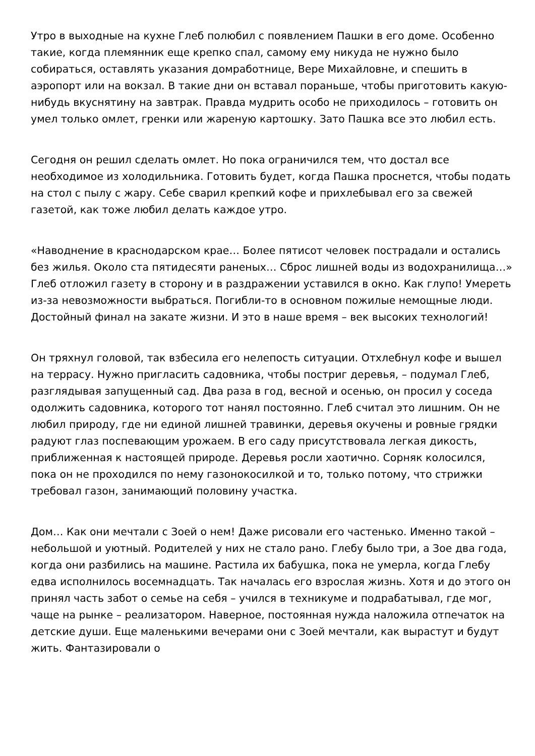Утро в выходные на кухне Глеб полюбил с появлением Пашки в его доме. Особенно такие, когда племянник еще крепко спал, самому ему никуда не нужно было собираться, оставлять указания домработнице, Вере Михайловне, и спешить в аэропорт или на вокзал. В такие дни он вставал пораньше, чтобы приготовить какую-нибудь вкуснятину на завтрак. Правда мудрить особо не приходилось – готовить он умел только омлет, гренки или жареную картошку. Зато Пашка все это любил есть.
Сегодня он решил сделать омлет. Но пока ограничился тем, что достал все необходимое из холодильника. Готовить будет, когда Пашка проснется, чтобы подать на стол с пылу с жару. Себе сварил крепкий кофе и прихлебывал его за свежей газетой, как тоже любил делать каждое утро.
«Наводнение в краснодарском крае… Более пятисот человек пострадали и остались без жилья. Около ста пятидесяти раненых… Сброс лишней воды из водохранилища…» Глеб отложил газету в сторону и в раздражении уставился в окно. Как глупо! Умереть из-за невозможности выбраться. Погибли-то в основном пожилые немощные люди. Достойный финал на закате жизни. И это в наше время – век высоких технологий!
Он тряхнул головой, так взбесила его нелепость ситуации. Отхлебнул кофе и вышел на террасу. Нужно пригласить садовника, чтобы постриг деревья, – подумал Глеб, разглядывая запущенный сад. Два раза в год, весной и осенью, он просил у соседа одолжить садовника, которого тот нанял постоянно. Глеб считал это лишним. Он не любил природу, где ни единой лишней травинки, деревья окучены и ровные грядки радуют глаз поспевающим урожаем. В его саду присутствовала легкая дикость, приближенная к настоящей природе. Деревья росли хаотично. Сорняк колосился, пока он не проходился по нему газонокосилкой и то, только потому, что стрижки требовал газон, занимающий половину участка.
Дом… Как они мечтали с Зоей о нем! Даже рисовали его частенько. Именно такой – небольшой и уютный. Родителей у них не стало рано. Глебу было три, а Зое два года, когда они разбились на машине. Растила их бабушка, пока не умерла, когда Глебу едва исполнилось восемнадцать. Так началась его взрослая жизнь. Хотя и до этого он принял часть забот о семье на себя – учился в техникуме и подрабатывал, где мог, чаще на рынке – реализатором. Наверное, постоянная нужда наложила отпечаток на детские души. Еще маленькими вечерами они с Зоей мечтали, как вырастут и будут жить. Фантазировали о